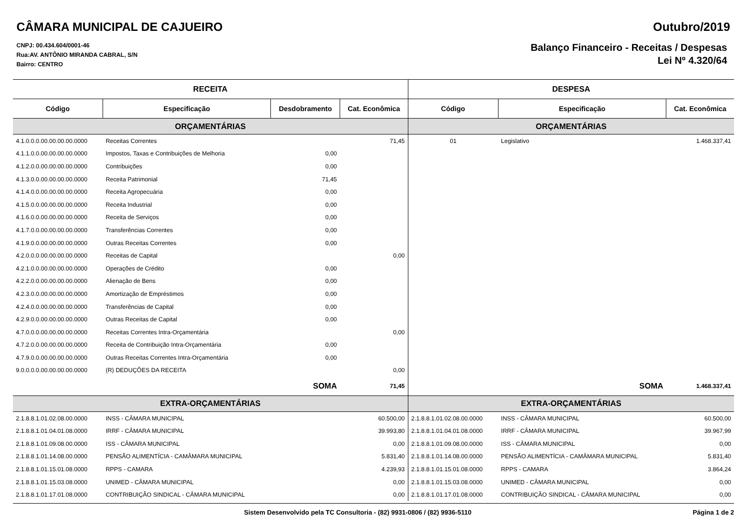CÂMARA MUNICIPAL DE CAJUEIRO Outubro/2019
CNPJ: 00.434.604/0001-46
Rua:AV. ANTÔNIO MIRANDA CABRAL, S/N
Bairro: CENTRO
Balanço Financeiro - Receitas / Despesas
Lei Nº 4.320/64
| RECEITA | | | | DESPESA | | |
| --- | --- | --- | --- | --- | --- | --- |
| Código | Especificação | Desdobramento | Cat. Econômica | Código | Especificação | Cat. Econômica |
| ORÇAMENTÁRIAS | | | | ORÇAMENTÁRIAS | | |
| 4.1.0.0.0.00.00.00.00.0000 | Receitas Correntes | | 71,45 | 01 | Legislativo | 1.468.337,41 |
| 4.1.1.0.0.00.00.00.00.0000 | Impostos, Taxas e Contribuições de Melhoria | 0,00 | | | | |
| 4.1.2.0.0.00.00.00.00.0000 | Contribuições | 0,00 | | | | |
| 4.1.3.0.0.00.00.00.00.0000 | Receita Patrimonial | 71,45 | | | | |
| 4.1.4.0.0.00.00.00.00.0000 | Receita Agropecuária | 0,00 | | | | |
| 4.1.5.0.0.00.00.00.00.0000 | Receita Industrial | 0,00 | | | | |
| 4.1.6.0.0.00.00.00.00.0000 | Receita de Serviços | 0,00 | | | | |
| 4.1.7.0.0.00.00.00.00.0000 | Transferências Correntes | 0,00 | | | | |
| 4.1.9.0.0.00.00.00.00.0000 | Outras Receitas Correntes | 0,00 | | | | |
| 4.2.0.0.0.00.00.00.00.0000 | Receitas de Capital | | 0,00 | | | |
| 4.2.1.0.0.00.00.00.00.0000 | Operações de Crédito | 0,00 | | | | |
| 4.2.2.0.0.00.00.00.00.0000 | Alienação de Bens | 0,00 | | | | |
| 4.2.3.0.0.00.00.00.00.0000 | Amortização de Empréstimos | 0,00 | | | | |
| 4.2.4.0.0.00.00.00.00.0000 | Transferências de Capital | 0,00 | | | | |
| 4.2.9.0.0.00.00.00.00.0000 | Outras Receitas de Capital | 0,00 | | | | |
| 4.7.0.0.0.00.00.00.00.0000 | Receitas Correntes Intra-Orçamentária | | 0,00 | | | |
| 4.7.2.0.0.00.00.00.00.0000 | Receita de Contribuição Intra-Orçamentária | 0,00 | | | | |
| 4.7.9.0.0.00.00.00.00.0000 | Outras Receitas Correntes Intra-Orçamentária | 0,00 | | | | |
| 9.0.0.0.0.00.00.00.00.0000 | (R) DEDUÇÕES DA RECEITA | | 0,00 | | | |
| | SOMA | | 71,45 | | SOMA | 1.468.337,41 |
| EXTRA-ORÇAMENTÁRIAS | | | | EXTRA-ORÇAMENTÁRIAS | | |
| 2.1.8.8.1.01.02.08.00.0000 | INSS - CÂMARA MUNICIPAL | | 60.500,00 | 2.1.8.8.1.01.02.08.00.0000 | INSS - CÂMARA MUNICIPAL | 60.500,00 |
| 2.1.8.8.1.01.04.01.08.0000 | IRRF - CÂMARA MUNICIPAL | | 39.993,80 | 2.1.8.8.1.01.04.01.08.0000 | IRRF - CÂMARA MUNICIPAL | 39.967,99 |
| 2.1.8.8.1.01.09.08.00.0000 | ISS - CÂMARA MUNICIPAL | | 0,00 | 2.1.8.8.1.01.09.08.00.0000 | ISS - CÂMARA MUNICIPAL | 0,00 |
| 2.1.8.8.1.01.14.08.00.0000 | PENSÃO ALIMENTÍCIA - CAMÂMARA MUNICIPAL | | 5.831,40 | 2.1.8.8.1.01.14.08.00.0000 | PENSÃO ALIMENTÍCIA - CAMÂMARA MUNICIPAL | 5.831,40 |
| 2.1.8.8.1.01.15.01.08.0000 | RPPS - CAMARA | | 4.239,93 | 2.1.8.8.1.01.15.01.08.0000 | RPPS - CAMARA | 3.864,24 |
| 2.1.8.8.1.01.15.03.08.0000 | UNIMED - CÂMARA MUNICIPAL | | 0,00 | 2.1.8.8.1.01.15.03.08.0000 | UNIMED - CÂMARA MUNICIPAL | 0,00 |
| 2.1.8.8.1.01.17.01.08.0000 | CONTRIBUIÇÃO SINDICAL - CÂMARA MUNICIPAL | | 0,00 | 2.1.8.8.1.01.17.01.08.0000 | CONTRIBUIÇÃO SINDICAL - CÂMARA MUNICIPAL | 0,00 |
Sistem Desenvolvido pela TC Consultoria - (82) 9931-0806 / (82) 9936-5110 Página 1 de 2